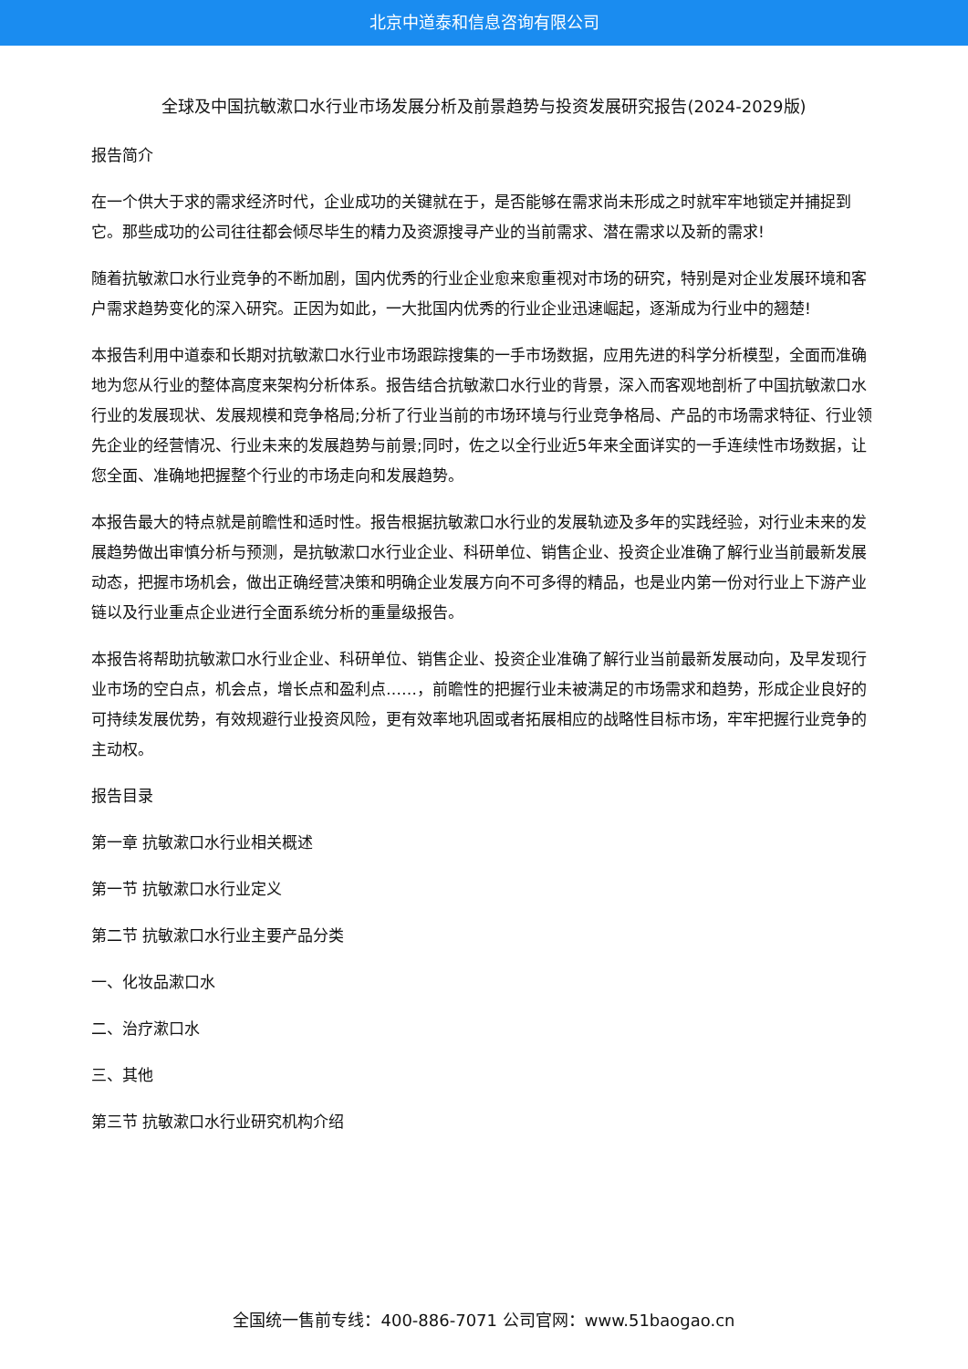北京中道泰和信息咨询有限公司
全球及中国抗敏漱口水行业市场发展分析及前景趋势与投资发展研究报告(2024-2029版)
报告简介
在一个供大于求的需求经济时代，企业成功的关键就在于，是否能够在需求尚未形成之时就牢牢地锁定并捕捉到它。那些成功的公司往往都会倾尽毕生的精力及资源搜寻产业的当前需求、潜在需求以及新的需求!
随着抗敏漱口水行业竞争的不断加剧，国内优秀的行业企业愈来愈重视对市场的研究，特别是对企业发展环境和客户需求趋势变化的深入研究。正因为如此，一大批国内优秀的行业企业迅速崛起，逐渐成为行业中的翘楚!
本报告利用中道泰和长期对抗敏漱口水行业市场跟踪搜集的一手市场数据，应用先进的科学分析模型，全面而准确地为您从行业的整体高度来架构分析体系。报告结合抗敏漱口水行业的背景，深入而客观地剖析了中国抗敏漱口水行业的发展现状、发展规模和竞争格局;分析了行业当前的市场环境与行业竞争格局、产品的市场需求特征、行业领先企业的经营情况、行业未来的发展趋势与前景;同时，佐之以全行业近5年来全面详实的一手连续性市场数据，让您全面、准确地把握整个行业的市场走向和发展趋势。
本报告最大的特点就是前瞻性和适时性。报告根据抗敏漱口水行业的发展轨迹及多年的实践经验，对行业未来的发展趋势做出审慎分析与预测，是抗敏漱口水行业企业、科研单位、销售企业、投资企业准确了解行业当前最新发展动态，把握市场机会，做出正确经营决策和明确企业发展方向不可多得的精品，也是业内第一份对行业上下游产业链以及行业重点企业进行全面系统分析的重量级报告。
本报告将帮助抗敏漱口水行业企业、科研单位、销售企业、投资企业准确了解行业当前最新发展动向，及早发现行业市场的空白点，机会点，增长点和盈利点……，前瞻性的把握行业未被满足的市场需求和趋势，形成企业良好的可持续发展优势，有效规避行业投资风险，更有效率地巩固或者拓展相应的战略性目标市场，牢牢把握行业竞争的主动权。
报告目录
第一章 抗敏漱口水行业相关概述
第一节 抗敏漱口水行业定义
第二节 抗敏漱口水行业主要产品分类
一、化妆品漱口水
二、治疗漱口水
三、其他
第三节 抗敏漱口水行业研究机构介绍
全国统一售前专线：400-886-7071 公司官网：www.51baogao.cn